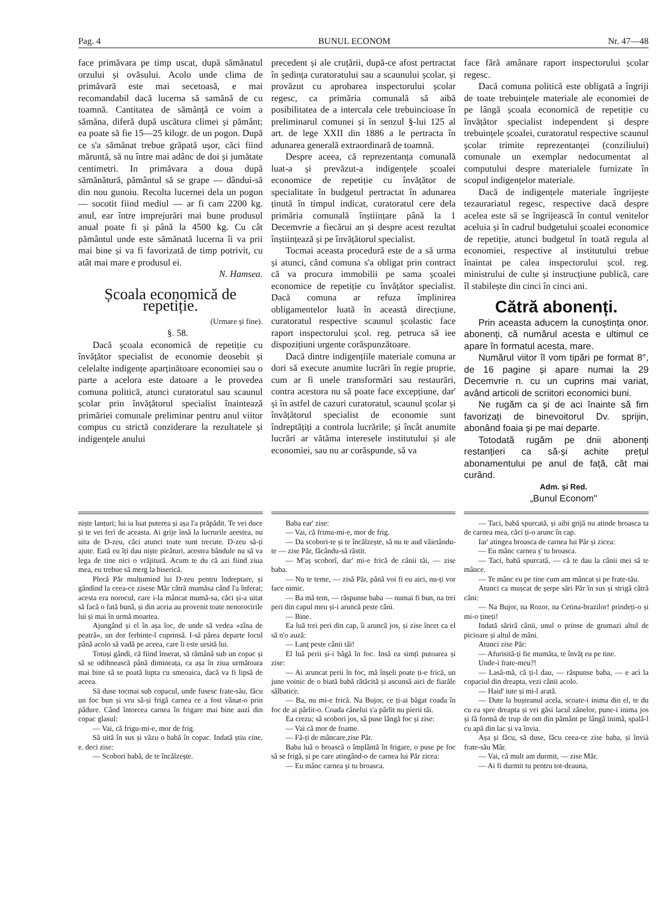Pag. 4 BUNUL ECONOM Nr. 47—48
face primăvara pe timp uscat, după sămănatul orzului și ovăsului. Acolo unde clima de primăvară este mai secetoasă, e mai recomandabil dacă lucerna să samănă de cu toamnă. Cantitatea de sămânță ce voim a sămăna, diferă după uscătura climei și pământ; ea poate să fie 15—25 kilogr. de un pogon. După ce s'a sămănat trebue grăpată ușor, căci fiind măruntă, să nu între mai adânc de doi și jumătate centimetri. In primăvara a doua după sămănătură, pământul să se grape — dândui-să din nou gunoiu. Recolta lucernei dela un pogon — socotit fiind mediul — ar fi cam 2200 kg. anul, ear între impreju­rări mai bune produsul anual poate fi și până la 4500 kg. Cu cât pământul unde este sămănată lucerna îi va prii mai bine și va fi favorizată de timp potrivit, cu atât mai mare e produsul ei.
N. Hamsea.
Școala economică de repetiție.
(Urmare și fine).
§. 58.
Dacă școala economică de repetiție cu învățător specialist de economie deosebit și celelalte indigențe aparținătoare economiei sau o parte a acelora este datoare a le provedea comuna politică, atunci curatoratul sau scaunul școlar prin învățătorul specialist înaintează primăriei comunale preliminar pentru anul viitor compus cu strictă conziderare la rezultatele și indigențele anului
precedent și ale cruțării, după-ce afost pertractat în ședința curatoratului sau a scaunului școlar, și provăzut cu aprobarea inspectorului școlar regesc, ca primăria comunală să aibă posibilitatea de a intercala cele trebuincioase în preliminarul comunei și în senzul §-lui 125 al art. de lege XXII din 1886 a le pertracta în adunarea generală extraordinară de toamnă.
Despre aceea, că reprezentanța comunală luat-a și prevăzut-a indigențele școalei economice de repetiție cu învățător de specialitate în budgetul pertractat în adunarea ținută în timpul indicat, curatoratul cere dela primăria comunală înștiințare până la 1 Decemvrie a fiecărui an și despre acest rezultat înștiințează și pe învățătorul specialist.
Tocmai aceasta procedură este de a să urma și atunci, când comuna s'a obligat prin contract că va procura immobilii pe sama școalei economice de repetiție cu învățător specialist. Dacă comuna ar refuza împlinirea obligamentelor luată în această direcțiune, curatoratul respective scaunul școlastic face raport inspectorului școl. reg. petruca să iee dispozițiuni urgente corăspunzătoare.
Dacă dintre indigențiile materiale comuna ar dori să execute anumite lucrări în regie proprie, cum ar fi unele transformări sau restaurări, contra acestora nu să poate face excepțiune, dar' și în astfel de cazuri curatoratul, scaunul școlar și învățătorul specialist de economie sunt îndreptățiți a controla lucrările; și încât anumite lucrări ar vătăma interesele institutului și ale economiei, sau nu ar corăspunde, să va
face fără amânare raport inspectorului școlar regesc.
Dacă comuna politică este obligată a îngriji de toate trebuințele materiale ale economiei de pe lângă școala economică de repetiție cu învățător specialist independent și despre trebuințele școalei, curatoratul respective scaunul școlar trimite reprezentanței (conziliului) comunale un exemplar nedocumentat al computului despre materialele furnizate în scopul indigențelor materiale.
Dacă de indigențele materiale îngrijește tezaurariatul regesc, respective dacă despre acelea este să se îngrijească în contul venitelor aceluia și în cadrul budgetului școalei economice de repetiție, atunci budgetul în toată regula al economiei, respective al institutului trebue înaintat pe calea inspectorului școl. reg. ministrului de culte și instrucțiune publică, care îl stabilește din cinci în cinci ani.
Cătră abonenți.
Prin aceasta aducem la cunoștința onor. abonenți, că numărul acesta e ultimul ce apare în formatul acesta, mare.
Numărul viitor îl vom tipări pe format 8°, de 16 pagine și apare numai la 29 Decemvrie n. cu un cuprins mai variat, având articoli de scriitori economici buni.
Ne rugăm ca și de aci înainte să fim favorizați de binevoitorul Dv. sprijin, abonând foaia și pe mai departe.
Totodată rugăm pe dnii abonenți restanțieri ca să-și achite prețul abonamentului pe anul de față, cât mai curând.
Adm. și Red.
„Bunul Econom"
niște lanțuri; lui ia luat puterea și așa l'a prăpădit. Te vei duce și te vei ferì de aceasta. Ai grije însă la lucrurile aeestea, nu uita de D-zeu, căci atunci toate sunt trecute. D-zeu să-ți ajute. Eată eu îți dau niște picături, acestea bândule nu să va lega de tine nici o vrăjitură. Acum te du că azi fiind ziua mea, eu trebue să merg la biserică.
Plecă Păr mulțumind lui D-zeu pentru îndreptare, și gândind la ceea-ce zisese Măr cătră mumăsa când l'a înferat; acesta era norocul, care i-la mâncat mumă-sa, căci și-a uitat să facă o fată bună, și din aceia au provenit toate nenorocirile lui și mai în urmă moartea.
Ajungând și el în așa loc, de unde să vedea »zîna de peatră«, un dor ferbinte-l cuprinsă. I-să părea departe locul până acolo să vadă pe aceea, care îi este ursită lui.
Totuși gândì, că fiind înserat, să rămână sub un copac și să se odihnească până dimineața, ca așa în ziua următoara mai bine să se poată lupta cu smeoaica, dacă va fi lipsă de aceea.
Să duse tocmai sub copacul, unde fusesc frate-său, făcu un foc bun și vru să-și frigă carnea ce a fost vânat-o prin pădure. Când întorcea carnea în frigare mai bine auzì din copac glasul:
— Vai, că frigu-mi-e, mor de frig.
Să uită în sus și văzu o babă în copac. Indată știu cine, e. deci zise:
— Scobori babă, de te încălzește.
Baba ear' zise:
— Vai, că frimu-mi-e, mor de frig.
— Da scobori-te și te încălzește, să nu te aud văietându-te — zise Păr, făcându-să răstit.
— M'aș scoborî, dar' mi-e frică de cânii tăi, — zise baba.
— Nu te teme, — zisă Păr, până voi fi eu aici, nu-ți vor face nimic.
— Ba mă tem, — răspunse baba — numai fi bun, na trei peri din capul meu și-i aruncă peste câni.
— Bine.
Ea luă trei peri din cap, îi aruncă jos, și zise încet ca el să n'o auză:
— Lanț peste cânii tăi!
El luă perii și-i băgă în foc. Insă ea simțì putoarea și zise:
— Ai aruncat perii în foc, mă înșeli poate ți-e frică, un june voinic de o biată babă rătăcită și ascunsă aici de fiarăle sălbatice.
— Ba, nu mi-e frică. Na Bujor, ce ți-ai băgat coada în foc de ai pârlit-o. Coada cânelui s'a pârlit nu pierii tăi.
Ea crezu; să scobori jos, să puse lângă foc și zise:
— Vai că mor de foame.
— Fă-ți de mâncare,zise Păr.
Baba luă o broască o împlântă în frigare, o puse pe foc să se frigă, și pe care atingând-o de carnea lui Păr zicea:
— Eu mânc carnea și tu broasca.
— Taci, babă spurcată, și aibi grijă nu atinde broasca ta de carnea mea, căci ți-o arunc în cap.
Iar' atingea broasca de carnea lui Păr și zicea:
— Eu mânc carnea ș' tu broasca.
— Taci, babă spurcată, — că te dau la cânii mei să te mânce.
— Te mânc eu pe tine cum am mâncat și pe frate-tău.
Atunci ca mușcat de șerpe sări Păr în sus și strigă cătră câni:
— Na Bujor, na Rozor, na Cetina-brazilor! prindeți-o și mi-o țineți!
Indată săriră cânii, unul o prinse de grumazi altul de picioare și altul de mâni.
Atunci zise Păr:
— Afurisită-ți fie mumăta, te învăț eu pe tine.
Unde-i frate-meu?!
— Lasă-mă, că ți-l dau, — răspunse baba, — e acì la copaciul din dreapta, vezi cânii acolo.
— Haid' iute și mi-l arată.
— Dute la bușteanul acela, scoate-i inima din el, te du cu ea spre dreapta și vei găsi lacul zânelor, pune-i inima jos și fă formă de trup de om din pământ pe lângă inimă, spală-l cu apă din lac și va învia.
Așa și făcu, să duse, făcu ceea-ce zise baba, și învià frate-său Măr.
— Vai, că mult am durmit, — zise Măr.
— Ai fi durmit tu pentru tot-deauna,